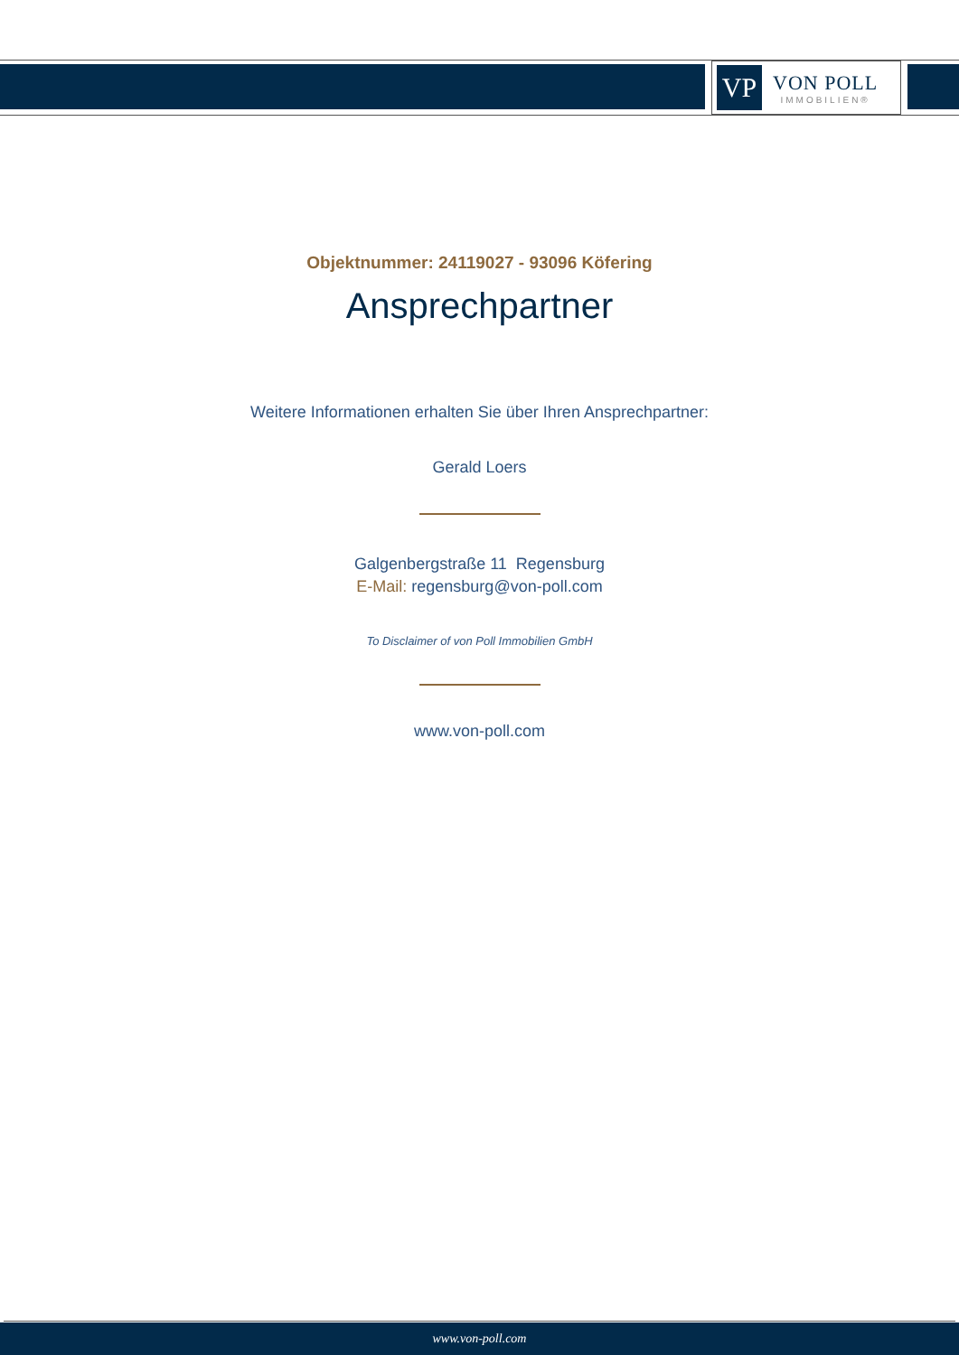VP
VON POLL
IMMOBILIEN®
Objektnummer: 24119027 - 93096 Köfering
Ansprechpartner
Weitere Informationen erhalten Sie über Ihren Ansprechpartner:
Gerald Loers
Galgenbergstraße 11 Regensburg
E-Mail: regensburg@von-poll.com
To Disclaimer of von Poll Immobilien GmbH
www.von-poll.com
www.von-poll.com